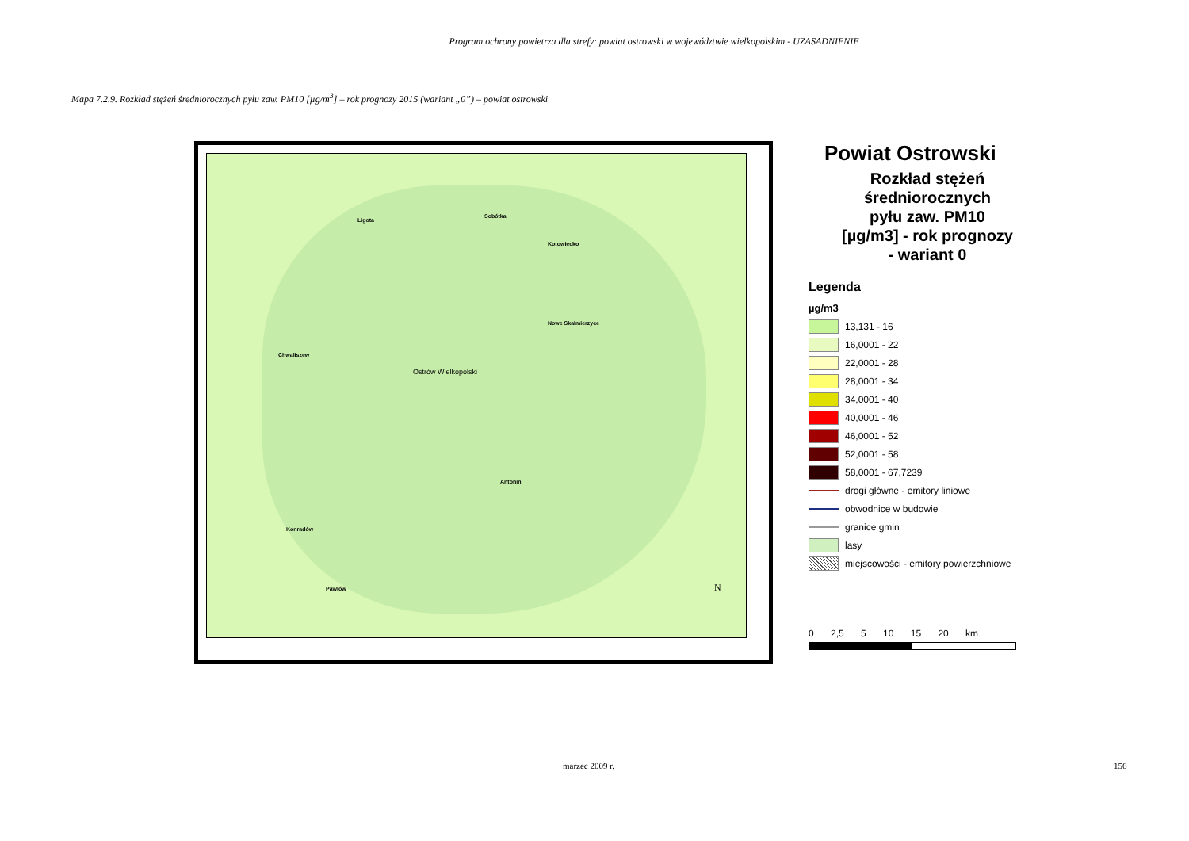Program ochrony powietrza dla strefy: powiat ostrowski w województwie wielkopolskim - UZASADNIENIE
Mapa 7.2.9. Rozkład stężeń średniorocznych pyłu zaw. PM10 [µg/m<sup>3</sup>] – rok prognozy 2015 (wariant „0”) – powiat ostrowski
Ostrów Wielkopolski
Sobótka
Ligota
Kotowiecko
Nowe Skalmierzyce
Chwaliszew
Antonin
Konradów
Pawlów N
Powiat Ostrowski
Rozkład stężeń
średniorocznych
pyłu zaw. PM10
[µg/m3] - rok prognozy
- wariant 0
Legenda
µg/m3
13,131 - 16
16,0001 - 22
22,0001 - 28
28,0001 - 34
34,0001 - 40
40,0001 - 46
46,0001 - 52
52,0001 - 58
58,0001 - 67,7239
drogi główne - emitory liniowe
obwodnice w budowie
granice gmin
lasy
miejscowości - emitory powierzchniowe
0 2,5 5 10 15 20 km
marzec 2009 r. 156